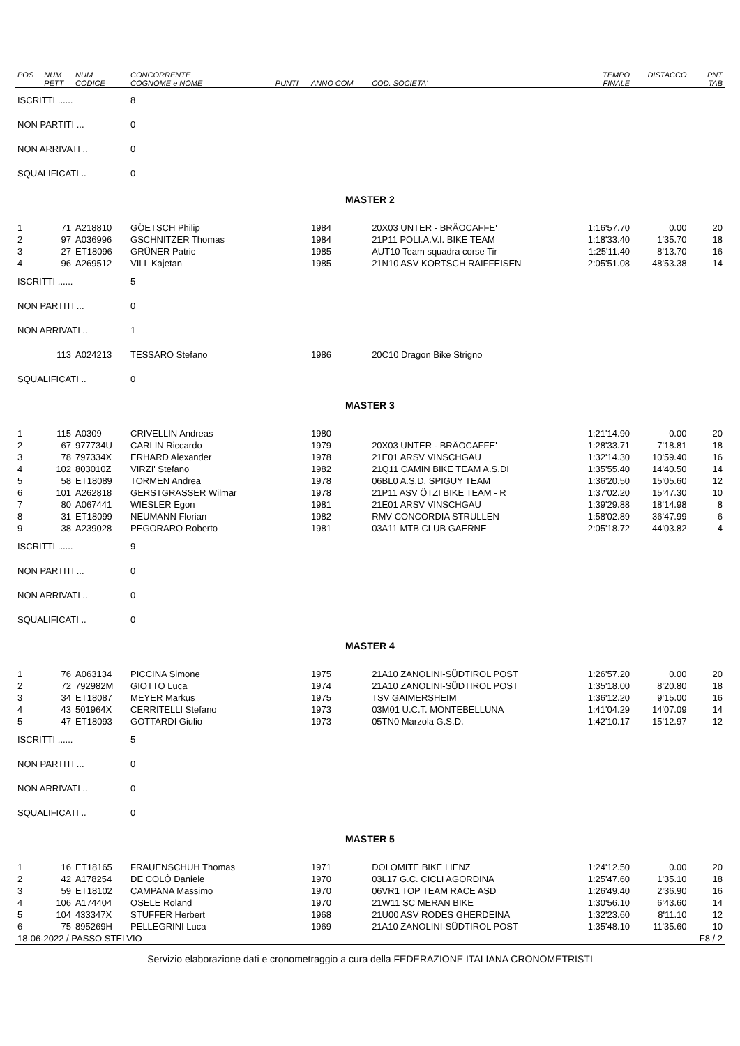| POS | NUM PETT | NUM CODICE | CONCORRENTE COGNOME e NOME | PUNTI | ANNO COM | COD. SOCIETA' | TEMPO FINALE | DISTACCO | PNT TAB |
| --- | --- | --- | --- | --- | --- | --- | --- | --- | --- |
| ISCRITTI ...... | | | 8 | | | | | | |
| NON PARTITI ... | | | 0 | | | | | | |
| NON ARRIVATI .. | | | 0 | | | | | | |
| SQUALIFICATI .. | | | 0 | | | | | | |
| MASTER 2 | | | | | | | | | |
| 1 | 71 | A218810 | GÖETSCH Philip | | 1984 | 20X03 UNTER - BRÄOCAFFE' | 1:16'57.70 | 0.00 | 20 |
| 2 | 97 | A036996 | GSCHNITZER Thomas | | 1984 | 21P11 POLI.A.V.I. BIKE TEAM | 1:18'33.40 | 1'35.70 | 18 |
| 3 | 27 | ET18096 | GRÜNER Patric | | 1985 | AUT10 Team squadra corse Tir | 1:25'11.40 | 8'13.70 | 16 |
| 4 | 96 | A269512 | VILL Kajetan | | 1985 | 21N10 ASV KORTSCH RAIFFEISEN | 2:05'51.08 | 48'53.38 | 14 |
| ISCRITTI ...... | | | 5 | | | | | | |
| NON PARTITI ... | | | 0 | | | | | | |
| NON ARRIVATI .. | | | 1 | | | | | | |
| | 113 | A024213 | TESSARO Stefano | | 1986 | 20C10 Dragon Bike Strigno | | | |
| SQUALIFICATI .. | | | 0 | | | | | | |
| MASTER 3 | | | | | | | | | |
| 1 | 115 | A0309 | CRIVELLIN Andreas | | 1980 | | 1:21'14.90 | 0.00 | 20 |
| 2 | 67 | 977734U | CARLIN Riccardo | | 1979 | 20X03 UNTER - BRÄOCAFFE' | 1:28'33.71 | 7'18.81 | 18 |
| 3 | 78 | 797334X | ERHARD Alexander | | 1978 | 21E01 ARSV VINSCHGAU | 1:32'14.30 | 10'59.40 | 16 |
| 4 | 102 | 803010Z | VIRZI' Stefano | | 1982 | 21Q11 CAMIN BIKE TEAM A.S.DI | 1:35'55.40 | 14'40.50 | 14 |
| 5 | 58 | ET18089 | TORMEN Andrea | | 1978 | 06BL0 A.S.D. SPIGUY TEAM | 1:36'20.50 | 15'05.60 | 12 |
| 6 | 101 | A262818 | GERSTGRASSER Wilmar | | 1978 | 21P11 ASV ÖTZI BIKE TEAM - R | 1:37'02.20 | 15'47.30 | 10 |
| 7 | 80 | A067441 | WIESLER Egon | | 1981 | 21E01 ARSV VINSCHGAU | 1:39'29.88 | 18'14.98 | 8 |
| 8 | 31 | ET18099 | NEUMANN Florian | | 1982 | RMV CONCORDIA STRULLEN | 1:58'02.89 | 36'47.99 | 6 |
| 9 | 38 | A239028 | PEGORARO Roberto | | 1981 | 03A11 MTB CLUB GAERNE | 2:05'18.72 | 44'03.82 | 4 |
| ISCRITTI ...... | | | 9 | | | | | | |
| NON PARTITI ... | | | 0 | | | | | | |
| NON ARRIVATI .. | | | 0 | | | | | | |
| SQUALIFICATI .. | | | 0 | | | | | | |
| MASTER 4 | | | | | | | | | |
| 1 | 76 | A063134 | PICCINA Simone | | 1975 | 21A10 ZANOLINI-SÜDTIROL POST | 1:26'57.20 | 0.00 | 20 |
| 2 | 72 | 792982M | GIOTTO Luca | | 1974 | 21A10 ZANOLINI-SÜDTIROL POST | 1:35'18.00 | 8'20.80 | 18 |
| 3 | 34 | ET18087 | MEYER Markus | | 1975 | TSV GAIMERSHEIM | 1:36'12.20 | 9'15.00 | 16 |
| 4 | 43 | 501964X | CERRITELLI Stefano | | 1973 | 03M01 U.C.T. MONTEBELLUNA | 1:41'04.29 | 14'07.09 | 14 |
| 5 | 47 | ET18093 | GOTTARDI Giulio | | 1973 | 05TN0 Marzola G.S.D. | 1:42'10.17 | 15'12.97 | 12 |
| ISCRITTI ...... | | | 5 | | | | | | |
| NON PARTITI ... | | | 0 | | | | | | |
| NON ARRIVATI .. | | | 0 | | | | | | |
| SQUALIFICATI .. | | | 0 | | | | | | |
| MASTER 5 | | | | | | | | | |
| 1 | 16 | ET18165 | FRAUENSCHUH Thomas | | 1971 | DOLOMITE BIKE LIENZ | 1:24'12.50 | 0.00 | 20 |
| 2 | 42 | A178254 | DE COLÒ Daniele | | 1970 | 03L17 G.C. CICLI AGORDINA | 1:25'47.60 | 1'35.10 | 18 |
| 3 | 59 | ET18102 | CAMPANA Massimo | | 1970 | 06VR1 TOP TEAM RACE ASD | 1:26'49.40 | 2'36.90 | 16 |
| 4 | 106 | A174404 | OSELE Roland | | 1970 | 21W11 SC MERAN BIKE | 1:30'56.10 | 6'43.60 | 14 |
| 5 | 104 | 433347X | STUFFER Herbert | | 1968 | 21U00 ASV RODES GHERDEINA | 1:32'23.60 | 8'11.10 | 12 |
| 6 | 75 | 895269H | PELLEGRINI Luca | | 1969 | 21A10 ZANOLINI-SÜDTIROL POST | 1:35'48.10 | 11'35.60 | 10 |
| 18-06-2022 / PASSO STELVIO | | | | | | | | | F8 / 2 |
Servizio elaborazione dati e cronometraggio a cura della FEDERAZIONE ITALIANA CRONOMETRISTI